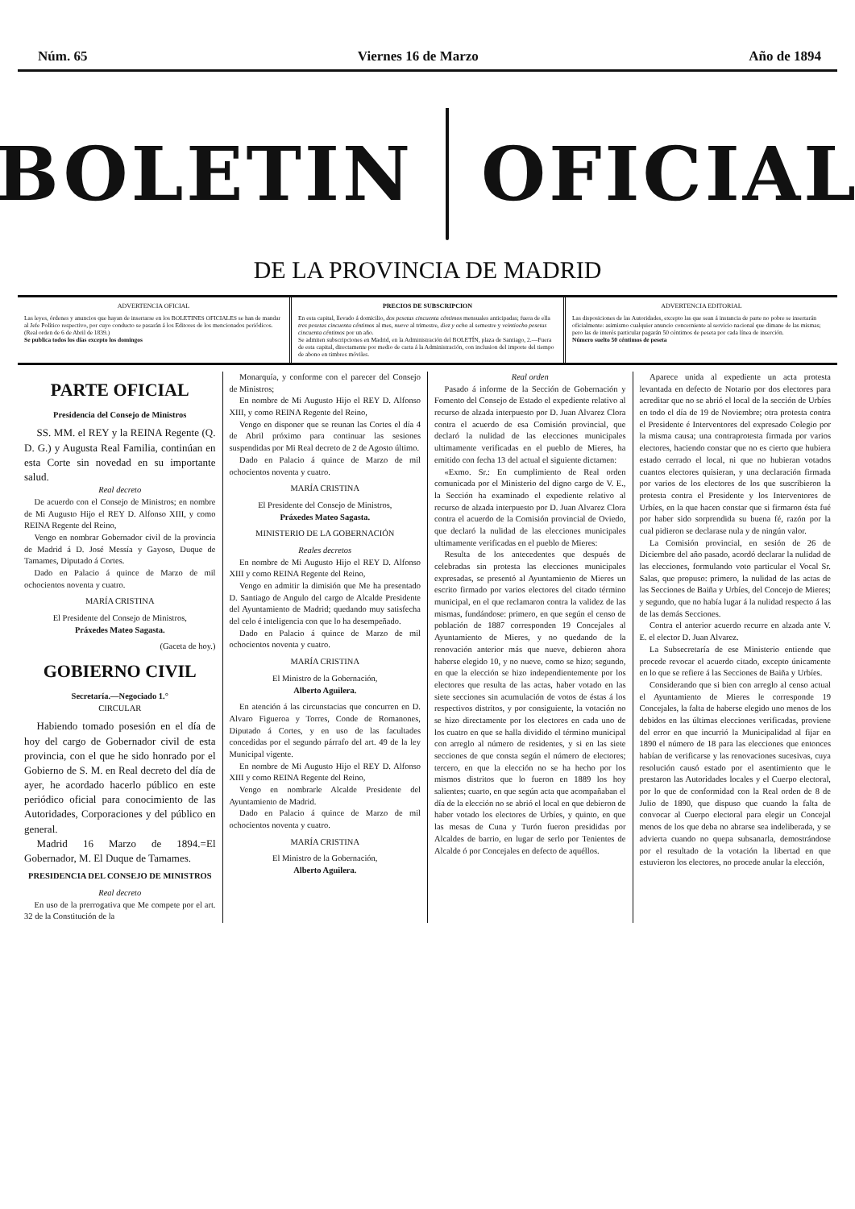Núm. 65 Viernes 16 de Marzo Año de 1894
BOLETIN OFICIAL
DE LA PROVINCIA DE MADRID
ADVERTENCIA OFICIAL
Las leyes, órdenes y anuncios que hayan de insertarse en los BOLETINES OFICIALES se han de mandar al Jefe Político respectivo, por cuyo conducto se pasarán á los Editores de los mencionados periódicos.
(Real orden de 6 de Abril de 1839.)
Se publica todos los días excepto los domingos
PRECIOS DE SUBSCRIPCION
En esta capital, llevado á domicilio, dos pesetas cincuenta céntimos mensuales anticipadas; fuera de ella tres pesetas cincuenta céntimos al mes, nueve al trimestre, diez y ocho al semestre y veintiocho pesetas cincuenta céntimos por un año.
Se admiten subscripciones en Madrid, en la Administración del BOLETÍN, plaza de Santiago, 2.—Fuera de esta capital, directamente por medio de carta á la Administración, con inclusion del importe del tiempo de abono en timbres móviles.
ADVERTENCIA EDITORIAL
Las disposiciones de las Autoridades, excepto las que sean á instancia de parte no pobre se insertarán oficialmente: asimismo cualquier anuncio concerniente al servicio nacional que dimane de las mismas; pero las de interés particular pagarán 50 céntimos de peseta por cada línea de inserción.
Número suelto 50 céntimos de peseta
PARTE OFICIAL
Presidencia del Consejo de Ministros
SS. MM. el REY y la REINA Regente (Q. D. G.) y Augusta Real Familia, continúan en esta Corte sin novedad en su importante salud.
Real decreto
De acuerdo con el Consejo de Ministros; en nombre de Mi Augusto Hijo el REY D. Alfonso XIII, y como REINA Regente del Reino,
Vengo en nombrar Gobernador civil de la provincia de Madrid á D. José Messía y Gayoso, Duque de Tamames, Diputado á Cortes.
Dado en Palacio á quince de Marzo de mil ochocientos noventa y cuatro.
MARÍA CRISTINA
El Presidente del Consejo de Ministros,
Práxedes Mateo Sagasta.
(Gaceta de hoy.)
GOBIERNO CIVIL
Secretaría.—Negociado 1.°
CIRCULAR
Habiendo tomado posesión en el día de hoy del cargo de Gobernador civil de esta provincia, con el que he sido honrado por el Gobierno de S. M. en Real decreto del día de ayer, he acordado hacerlo público en este periódico oficial para conocimiento de las Autoridades, Corporaciones y del público en general.
Madrid 16 Marzo de 1894.=El Gobernador, M. El Duque de Tamames.
PRESIDENCIA DEL CONSEJO DE MINISTROS
Real decreto
En uso de la prerrogativa que Me compete por el art. 32 de la Constitución de la
Monarquía, y conforme con el parecer del Consejo de Ministros;
En nombre de Mi Augusto Hijo el REY D. Alfonso XIII, y como REINA Regente del Reino,
Vengo en disponer que se reunan las Cortes el día 4 de Abril próximo para continuar las sesiones suspendidas por Mi Real decreto de 2 de Agosto último.
Dado en Palacio á quince de Marzo de mil ochocientos noventa y cuatro.
MARÍA CRISTINA
El Presidente del Consejo de Ministros,
Práxedes Mateo Sagasta.
MINISTERIO DE LA GOBERNACIÓN
Reales decretos
En nombre de Mi Augusto Hijo el REY D. Alfonso XIII y como REINA Regente del Reino,
Vengo en admitir la dimisión que Me ha presentado D. Santiago de Angulo del cargo de Alcalde Presidente del Ayuntamiento de Madrid; quedando muy satisfecha del celo é inteligencia con que lo ha desempeñado.
Dado en Palacio á quince de Marzo de mil ochocientos noventa y cuatro.
MARÍA CRISTINA
El Ministro de la Gobernación,
Alberto Aguilera.
En atención á las circunstacias que concurren en D. Alvaro Figueroa y Torres, Conde de Romanones, Diputado á Cortes, y en uso de las facultades concedidas por el segundo párrafo del art. 49 de la ley Municipal vigente.
En nombre de Mi Augusto Hijo el REY D. Alfonso XIII y como REINA Regente del Reino,
Vengo en nombrarle Alcalde Presidente del Ayuntamiento de Madrid.
Dado en Palacio á quince de Marzo de mil ochocientos noventa y cuatro.
MARÍA CRISTINA
El Ministro de la Gobernación,
Alberto Aguilera.
Real orden
Pasado á informe de la Sección de Gobernación y Fomento del Consejo de Estado el expediente relativo al recurso de alzada interpuesto por D. Juan Alvarez Clora contra el acuerdo de esa Comisión provincial, que declaró la nulidad de las elecciones municipales ultimamente verificadas en el pueblo de Mieres, ha emitido con fecha 13 del actual el siguiente dictamen:
«Exmo. Sr.: En cumplimiento de Real orden comunicada por el Ministerio del digno cargo de V. E., la Sección ha examinado el expediente relativo al recurso de alzada interpuesto por D. Juan Alvarez Clora contra el acuerdo de la Comisión provincial de Oviedo, que declaró la nulidad de las elecciones municipales ultimamente verificadas en el pueblo de Mieres:
Resulta de los antecedentes que después de celebradas sin protesta las elecciones municipales expresadas, se presentó al Ayuntamiento de Mieres un escrito firmado por varios electores del citado término municipal, en el que reclamaron contra la validez de las mismas, fundándose: primero, en que según el censo de población de 1887 corresponden 19 Concejales al Ayuntamiento de Mieres, y no quedando de la renovación anterior más que nueve, debieron ahora haberse elegido 10, y no nueve, como se hizo; segundo, en que la elección se hizo independientemente por los electores que resulta de las actas, haber votado en las siete secciones sin acumulación de votos de éstas á los respectivos distritos, y por consiguiente, la votación no se hizo directamente por los electores en cada uno de los cuatro en que se halla dividido el término municipal con arreglo al número de residentes, y si en las siete secciones de que consta según el número de electores; tercero, en que la elección no se ha hecho por los mismos distritos que lo fueron en 1889 los hoy salientes; cuarto, en que según acta que acompañaban el día de la elección no se abrió el local en que debieron de haber votado los electores de Urbíes, y quinto, en que las mesas de Cuna y Turón fueron presididas por Alcaldes de barrio, en lugar de serlo por Tenientes de Alcalde ó por Concejales en defecto de aquéllos.
Aparece unida al expediente un acta protesta levantada en defecto de Notario por dos electores para acreditar que no se abrió el local de la sección de Urbíes en todo el día de 19 de Noviembre; otra protesta contra el Presidente é Interventores del expresado Colegio por la misma causa; una contraprotesta firmada por varios electores, haciendo constar que no es cierto que hubiera estado cerrado el local, ni que no hubieran votados cuantos electores quisieran, y una declaración firmada por varios de los electores de los que suscribieron la protesta contra el Presidente y los Interventores de Urbíes, en la que hacen constar que si firmaron ésta fué por haber sido sorprendida su buena fé, razón por la cual pidieron se declarase nula y de ningún valor.
La Comisión provincial, en sesión de 26 de Diciembre del año pasado, acordó declarar la nulidad de las elecciones, formulando voto particular el Vocal Sr. Salas, que propuso: primero, la nulidad de las actas de las Secciones de Baiña y Urbíes, del Concejo de Mieres; y segundo, que no había lugar á la nulidad respecto á las de las demás Secciones.
Contra el anterior acuerdo recurre en alzada ante V. E. el elector D. Juan Alvarez.
La Subsecretaría de ese Ministerio entiende que procede revocar el acuerdo citado, excepto únicamente en lo que se refiere á las Secciones de Baiña y Urbíes.
Considerando que si bien con arreglo al censo actual el Ayuntamiento de Mieres le corresponde 19 Concejales, la falta de haberse elegido uno menos de los debidos en las últimas elecciones verificadas, proviene del error en que incurrió la Municipalidad al fijar en 1890 el número de 18 para las elecciones que entonces habían de verificarse y las renovaciones sucesivas, cuya resolución causó estado por el asentimiento que le prestaron las Autoridades locales y el Cuerpo electoral, por lo que de conformidad con la Real orden de 8 de Julio de 1890, que dispuso que cuando la falta de convocar al Cuerpo electoral para elegir un Concejal menos de los que deba no abrarse sea indeliberada, y se advierta cuando no quepa subsanarla, demostrándose por el resultado de la votación la libertad en que estuvieron los electores, no procede anular la elección,